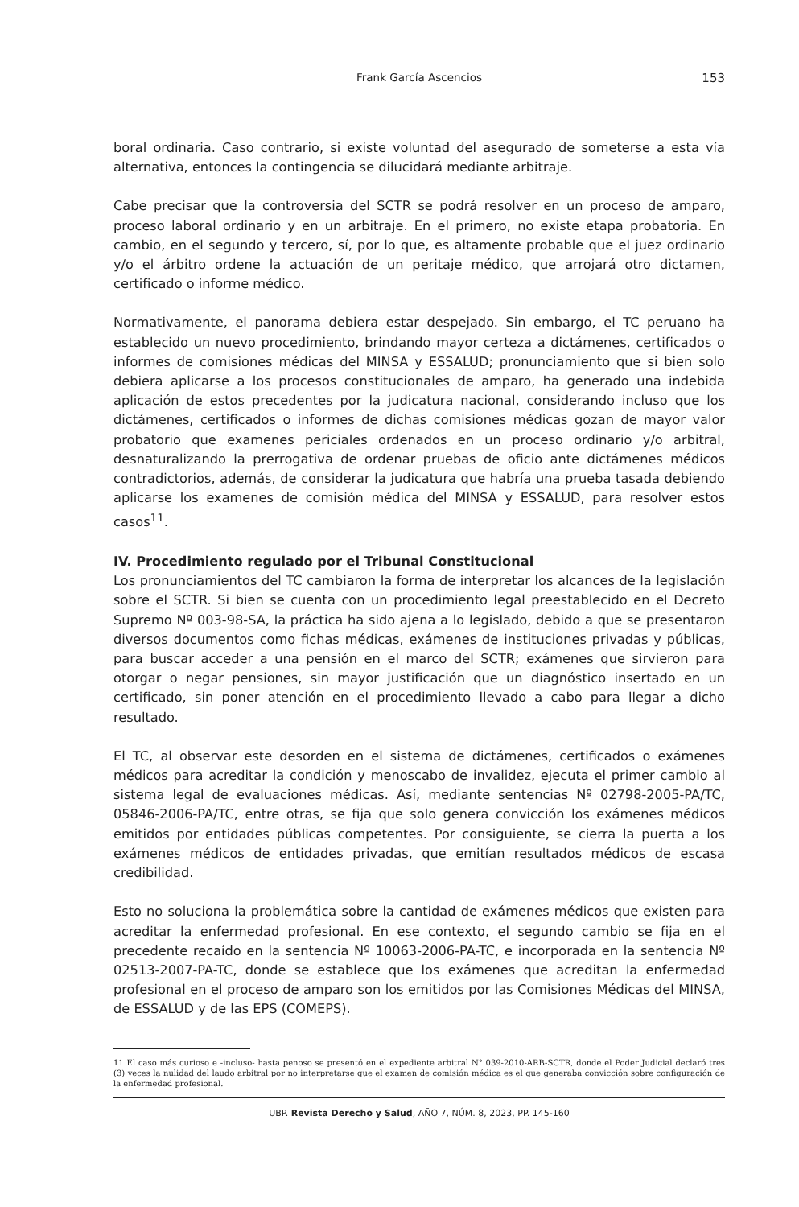Frank García Ascencios 153
boral ordinaria. Caso contrario, si existe voluntad del asegurado de someterse a esta vía alternativa, entonces la contingencia se dilucidará mediante arbitraje.
Cabe precisar que la controversia del SCTR se podrá resolver en un proceso de amparo, proceso laboral ordinario y en un arbitraje. En el primero, no existe etapa probatoria. En cambio, en el segundo y tercero, sí, por lo que, es altamente probable que el juez ordinario y/o el árbitro ordene la actuación de un peritaje médico, que arrojará otro dictamen, certificado o informe médico.
Normativamente, el panorama debiera estar despejado. Sin embargo, el TC peruano ha establecido un nuevo procedimiento, brindando mayor certeza a dictámenes, certificados o informes de comisiones médicas del MINSA y ESSALUD; pronunciamiento que si bien solo debiera aplicarse a los procesos constitucionales de amparo, ha generado una indebida aplicación de estos precedentes por la judicatura nacional, considerando incluso que los dictámenes, certificados o informes de dichas comisiones médicas gozan de mayor valor probatorio que examenes periciales ordenados en un proceso ordinario y/o arbitral, desnaturalizando la prerrogativa de ordenar pruebas de oficio ante dictámenes médicos contradictorios, además, de considerar la judicatura que habría una prueba tasada debiendo aplicarse los examenes de comisión médica del MINSA y ESSALUD, para resolver estos casos<sup>11</sup>.
IV. Procedimiento regulado por el Tribunal Constitucional
Los pronunciamientos del TC cambiaron la forma de interpretar los alcances de la legislación sobre el SCTR. Si bien se cuenta con un procedimiento legal preestablecido en el Decreto Supremo Nº 003-98-SA, la práctica ha sido ajena a lo legislado, debido a que se presentaron diversos documentos como fichas médicas, exámenes de instituciones privadas y públicas, para buscar acceder a una pensión en el marco del SCTR; exámenes que sirvieron para otorgar o negar pensiones, sin mayor justificación que un diagnóstico insertado en un certificado, sin poner atención en el procedimiento llevado a cabo para llegar a dicho resultado.
El TC, al observar este desorden en el sistema de dictámenes, certificados o exámenes médicos para acreditar la condición y menoscabo de invalidez, ejecuta el primer cambio al sistema legal de evaluaciones médicas. Así, mediante sentencias Nº 02798-2005-PA/TC, 05846-2006-PA/TC, entre otras, se fija que solo genera convicción los exámenes médicos emitidos por entidades públicas competentes. Por consiguiente, se cierra la puerta a los exámenes médicos de entidades privadas, que emitían resultados médicos de escasa credibilidad.
Esto no soluciona la problemática sobre la cantidad de exámenes médicos que existen para acreditar la enfermedad profesional. En ese contexto, el segundo cambio se fija en el precedente recaído en la sentencia Nº 10063-2006-PA-TC, e incorporada en la sentencia Nº 02513-2007-PA-TC, donde se establece que los exámenes que acreditan la enfermedad profesional en el proceso de amparo son los emitidos por las Comisiones Médicas del MINSA, de ESSALUD y de las EPS (COMEPS).
11 El caso más curioso e -incluso- hasta penoso se presentó en el expediente arbitral N° 039-2010-ARB-SCTR, donde el Poder Judicial declaró tres (3) veces la nulidad del laudo arbitral por no interpretarse que el examen de comisión médica es el que generaba convicción sobre configuración de la enfermedad profesional.
UBP. Revista Derecho y Salud, AÑO 7, NÚM. 8, 2023, PP. 145-160